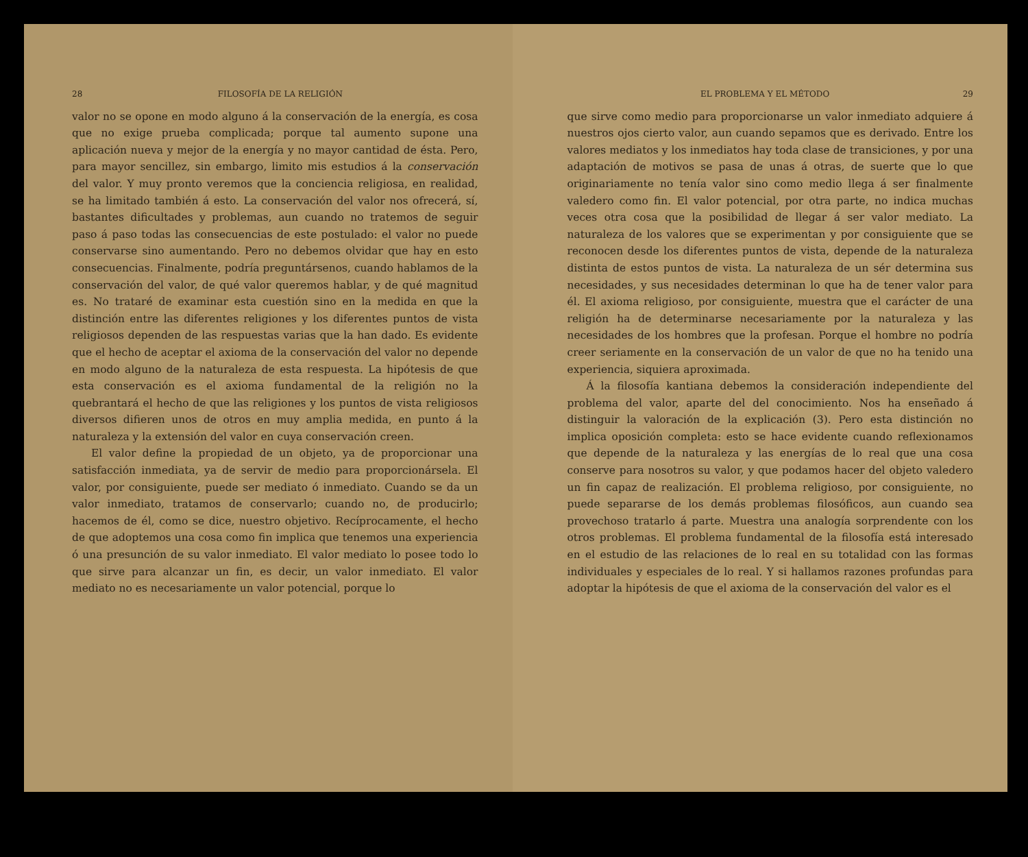28 FILOSOFÍA DE LA RELIGIÓN
valor no se opone en modo alguno á la conservación de la energía, es cosa que no exige prueba complicada; porque tal aumento supone una aplicación nueva y mejor de la energía y no mayor cantidad de ésta. Pero, para mayor sencillez, sin embargo, limito mis estudios á la conservación del valor. Y muy pronto veremos que la conciencia religiosa, en realidad, se ha limitado también á esto. La conservación del valor nos ofrecerá, sí, bastantes dificultades y problemas, aun cuando no tratemos de seguir paso á paso todas las consecuencias de este postulado: el valor no puede conservarse sino aumentando. Pero no debemos olvidar que hay en esto consecuencias. Finalmente, podría preguntársenos, cuando hablamos de la conservación del valor, de qué valor queremos hablar, y de qué magnitud es. No trataré de examinar esta cuestión sino en la medida en que la distinción entre las diferentes religiones y los diferentes puntos de vista religiosos dependen de las respuestas varias que la han dado. Es evidente que el hecho de aceptar el axioma de la conservación del valor no depende en modo alguno de la naturaleza de esta respuesta. La hipótesis de que esta conservación es el axioma fundamental de la religión no la quebrantará el hecho de que las religiones y los puntos de vista religiosos diversos difieren unos de otros en muy amplia medida, en punto á la naturaleza y la extensión del valor en cuya conservación creen.
El valor define la propiedad de un objeto, ya de proporcionar una satisfacción inmediata, ya de servir de medio para proporcionársela. El valor, por consiguiente, puede ser mediato ó inmediato. Cuando se da un valor inmediato, tratamos de conservarlo; cuando no, de producirlo; hacemos de él, como se dice, nuestro objetivo. Recíprocamente, el hecho de que adoptemos una cosa como fin implica que tenemos una experiencia ó una presunción de su valor inmediato. El valor mediato lo posee todo lo que sirve para alcanzar un fin, es decir, un valor inmediato. El valor mediato no es necesariamente un valor potencial, porque lo
EL PROBLEMA Y EL MÉTODO 29
que sirve como medio para proporcionarse un valor inmediato adquiere á nuestros ojos cierto valor, aun cuando sepamos que es derivado. Entre los valores mediatos y los inmediatos hay toda clase de transiciones, y por una adaptación de motivos se pasa de unas á otras, de suerte que lo que originariamente no tenía valor sino como medio llega á ser finalmente valedero como fin. El valor potencial, por otra parte, no indica muchas veces otra cosa que la posibilidad de llegar á ser valor mediato. La naturaleza de los valores que se experimentan y por consiguiente que se reconocen desde los diferentes puntos de vista, depende de la naturaleza distinta de estos puntos de vista. La naturaleza de un sér determina sus necesidades, y sus necesidades determinan lo que ha de tener valor para él. El axioma religioso, por consiguiente, muestra que el carácter de una religión ha de determinarse necesariamente por la naturaleza y las necesidades de los hombres que la profesan. Porque el hombre no podría creer seriamente en la conservación de un valor de que no ha tenido una experiencia, siquiera aproximada.
Á la filosofía kantiana debemos la consideración independiente del problema del valor, aparte del del conocimiento. Nos ha enseñado á distinguir la valoración de la explicación (3). Pero esta distinción no implica oposición completa: esto se hace evidente cuando reflexionamos que depende de la naturaleza y las energías de lo real que una cosa conserve para nosotros su valor, y que podamos hacer del objeto valedero un fin capaz de realización. El problema religioso, por consiguiente, no puede separarse de los demás problemas filosóficos, aun cuando sea provechoso tratarlo á parte. Muestra una analogía sorprendente con los otros problemas. El problema fundamental de la filosofía está interesado en el estudio de las relaciones de lo real en su totalidad con las formas individuales y especiales de lo real. Y si hallamos razones profundas para adoptar la hipótesis de que el axioma de la conservación del valor es el